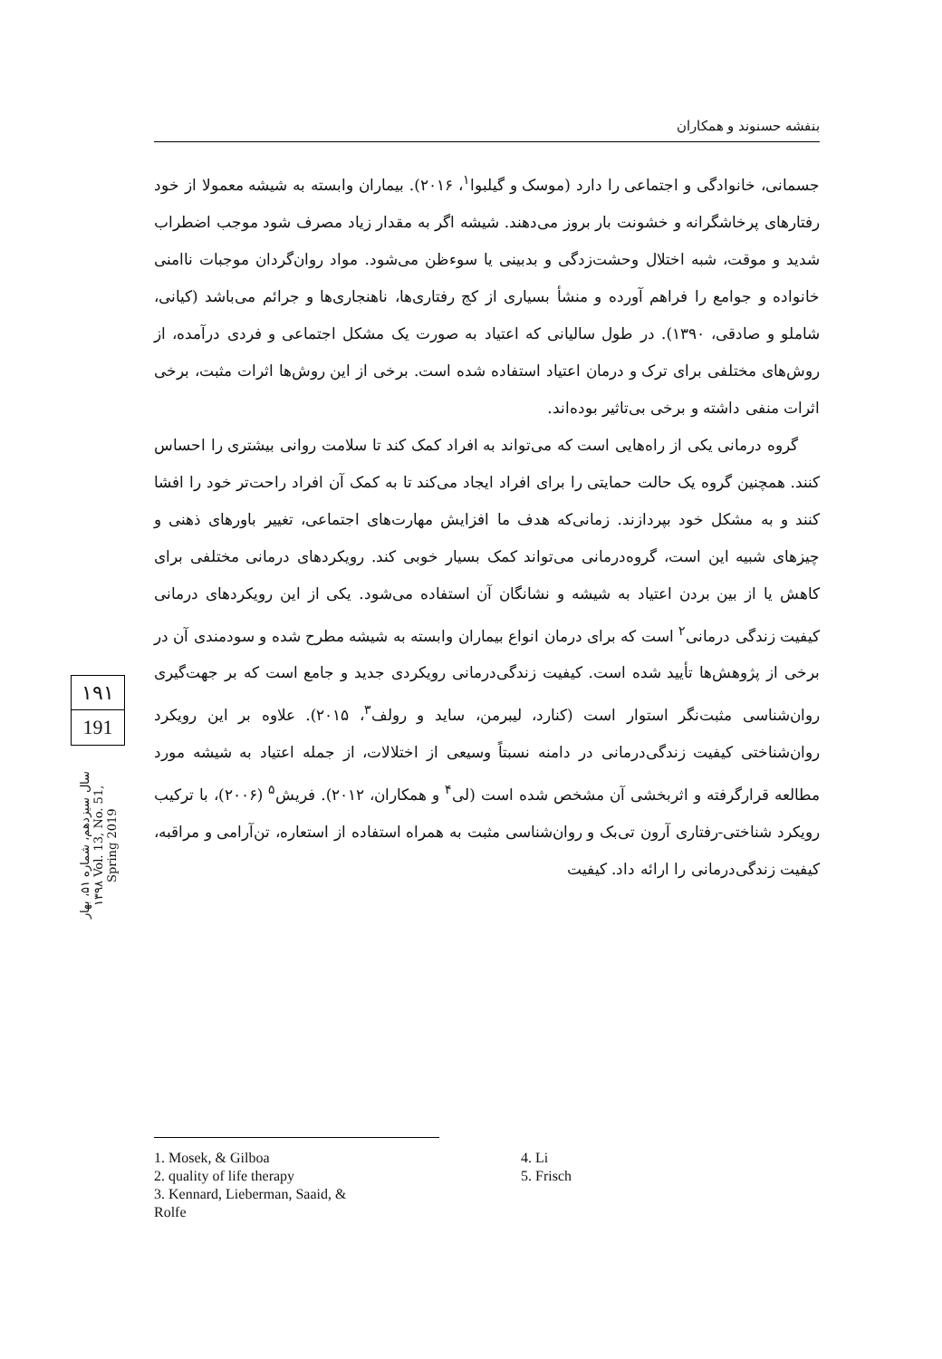بنفشه حسنوند و همکاران
جسمانی، خانوادگی و اجتماعی را دارد (موسک و گیلبوا<sup>۱</sup>، ۲۰۱۶). بیماران وابسته به شیشه معمولا از خود رفتارهای پرخاشگرانه و خشونت بار بروز می‌دهند. شیشه اگر به مقدار زیاد مصرف شود موجب اضطراب شدید و موقت، شبه اختلال وحشت‌زدگی و بدبینی یا سوءظن می‌شود. مواد روان‌گردان موجبات ناامنی خانواده و جوامع را فراهم آورده و منشأ بسیاری از کج رفتاری‌ها، ناهنجاری‌ها و جرائم می‌باشد (کیانی، شاملو و صادقی، ۱۳۹۰). در طول سالیانی که اعتیاد به صورت یک مشکل اجتماعی و فردی درآمده، از روش‌های مختلفی برای ترک و درمان اعتیاد استفاده شده است. برخی از این روش‌ها اثرات مثبت، برخی اثرات منفی داشته و برخی بی‌تاثیر بوده‌اند.
گروه درمانی یکی از راه‌هایی است که می‌تواند به افراد کمک کند تا سلامت روانی بیشتری را احساس کنند. همچنین گروه یک حالت حمایتی را برای افراد ایجاد می‌کند تا به کمک آن افراد راحت‌تر خود را افشا کنند و به مشکل خود بپردازند. زمانی‌که هدف ما افزایش مهارت‌های اجتماعی، تغییر باورهای ذهنی و چیزهای شبیه این است، گروه‌درمانی می‌تواند کمک بسیار خوبی کند. رویکردهای درمانی مختلفی برای کاهش یا از بین بردن اعتیاد به شیشه و نشانگان آن استفاده می‌شود. یکی از این رویکردهای درمانی کیفیت زندگی درمانی<sup>۲</sup> است که برای درمان انواع بیماران وابسته به شیشه مطرح شده و سودمندی آن در برخی از پژوهش‌ها تأیید شده است. کیفیت زندگی‌درمانی رویکردی جدید و جامع است که بر جهت‌گیری روان‌شناسی مثبت‌نگر استوار است (کنارد، لیبرمن، ساید و رولف<sup>۳</sup>، ۲۰۱۵). علاوه بر این رویکرد روان‌شناختی کیفیت زندگی‌درمانی در دامنه نسبتاً وسیعی از اختلالات، از جمله اعتیاد به شیشه مورد مطالعه قرارگرفته و اثربخشی آن مشخص شده است (لی<sup>۴</sup> و همکاران، ۲۰۱۲). فریش<sup>۵</sup> (۲۰۰۶)، با ترکیب رویکرد شناختی-رفتاری آرون تی‌بک و روان‌شناسی مثبت به همراه استفاده از استعاره، تن‌آرامی و مراقبه، کیفیت زندگی‌درمانی را ارائه داد. کیفیت
۱۹۱
191
سال سیزدهم، شماره ۵۱، بهار ۱۳۹۸ Vol. 13, No. 51, Spring 2019
1. Mosek, & Gilboa
2. quality of life therapy
3. Kennard, Lieberman, Saaid, &
Rolfe
4. Li
5. Frisch